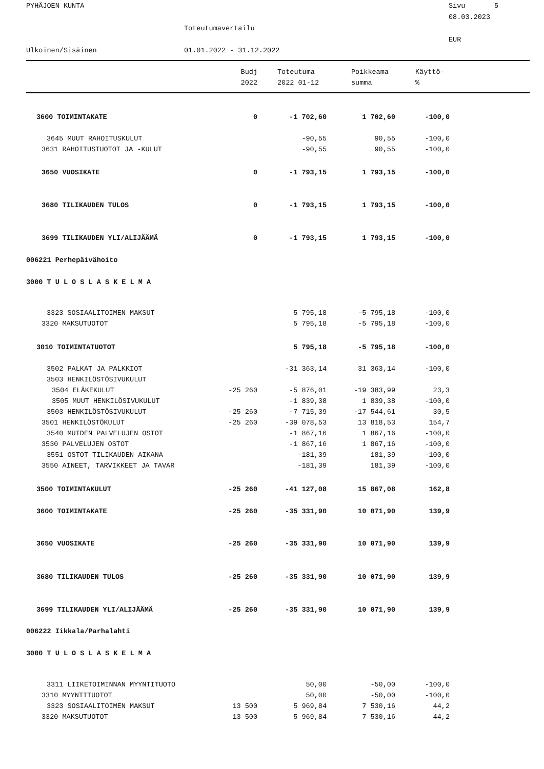PYHÄJOEN KUNTA
Sivu 5
08.03.2023
Toteutumavertailu
EUR
Ulkoinen/Sisäinen
01.01.2022 - 31.12.2022
| | Budj | Toteutuma | Poikkeama | Käyttö- |
| --- | --- | --- | --- | --- |
| | 2022 | 2022 01-12 | summa | % |
| 3600 TOIMINTAKATE | 0 | -1 702,60 | 1 702,60 | -100,0 |
| 3645 MUUT RAHOITUSKULUT | | -90,55 | 90,55 | -100,0 |
| 3631 RAHOITUSTUOTOT JA -KULUT | | -90,55 | 90,55 | -100,0 |
| 3650 VUOSIKATE | 0 | -1 793,15 | 1 793,15 | -100,0 |
| 3680 TILIKAUDEN TULOS | 0 | -1 793,15 | 1 793,15 | -100,0 |
| 3699 TILIKAUDEN YLI/ALIJÄÄMÄ | 0 | -1 793,15 | 1 793,15 | -100,0 |
| 006221 Perhepäivähoito | | | | |
| 3000 T U L O S L A S K E L M A | | | | |
| 3323 SOSIAALITOIMEN MAKSUT | | 5 795,18 | -5 795,18 | -100,0 |
| 3320 MAKSUTUOTOT | | 5 795,18 | -5 795,18 | -100,0 |
| 3010 TOIMINTATUOTOT | | 5 795,18 | -5 795,18 | -100,0 |
| 3502 PALKAT JA PALKKIOT | | -31 363,14 | 31 363,14 | -100,0 |
| 3503 HENKILÖSTÖSIVUKULUT | | | | |
| 3504 ELÄKEKULUT | -25 260 | -5 876,01 | -19 383,99 | 23,3 |
| 3505 MUUT HENKILÖSIVUKULUT | | -1 839,38 | 1 839,38 | -100,0 |
| 3503 HENKILÖSTÖSIVUKULUT | -25 260 | -7 715,39 | -17 544,61 | 30,5 |
| 3501 HENKILÖSTÖKULUT | -25 260 | -39 078,53 | 13 818,53 | 154,7 |
| 3540 MUIDEN PALVELUJEN OSTOT | | -1 867,16 | 1 867,16 | -100,0 |
| 3530 PALVELUJEN OSTOT | | -1 867,16 | 1 867,16 | -100,0 |
| 3551 OSTOT TILIKAUDEN AIKANA | | -181,39 | 181,39 | -100,0 |
| 3550 AINEET, TARVIKKEET JA TAVAR | | -181,39 | 181,39 | -100,0 |
| 3500 TOIMINTAKULUT | -25 260 | -41 127,08 | 15 867,08 | 162,8 |
| 3600 TOIMINTAKATE | -25 260 | -35 331,90 | 10 071,90 | 139,9 |
| 3650 VUOSIKATE | -25 260 | -35 331,90 | 10 071,90 | 139,9 |
| 3680 TILIKAUDEN TULOS | -25 260 | -35 331,90 | 10 071,90 | 139,9 |
| 3699 TILIKAUDEN YLI/ALIJÄÄMÄ | -25 260 | -35 331,90 | 10 071,90 | 139,9 |
| 006222 Iikkala/Parhalahti | | | | |
| 3000 T U L O S L A S K E L M A | | | | |
| 3311 LIIKETOIMINNAN MYYNTITUOTO | | 50,00 | -50,00 | -100,0 |
| 3310 MYYNTITUOTOT | | 50,00 | -50,00 | -100,0 |
| 3323 SOSIAALITOIMEN MAKSUT | 13 500 | 5 969,84 | 7 530,16 | 44,2 |
| 3320 MAKSUTUOTOT | 13 500 | 5 969,84 | 7 530,16 | 44,2 |